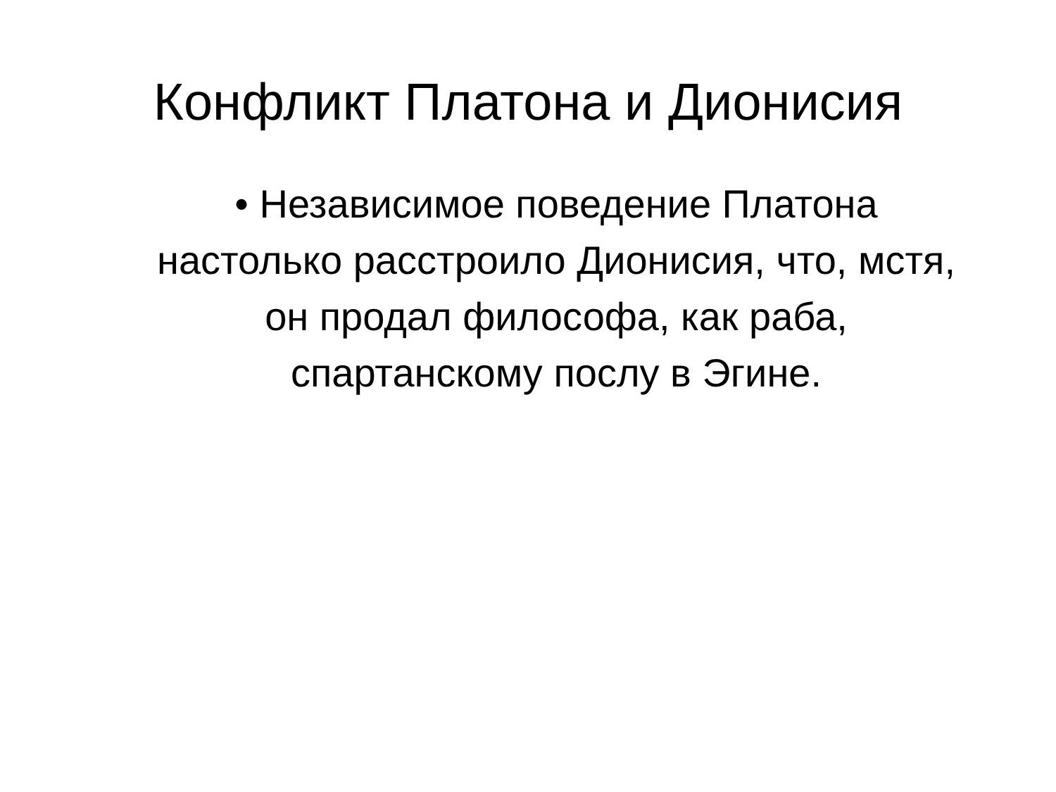Конфликт Платона и Дионисия
• Независимое поведение Платона настолько расстроило Дионисия, что, мстя, он продал философа, как раба, спартанскому послу в Эгине.